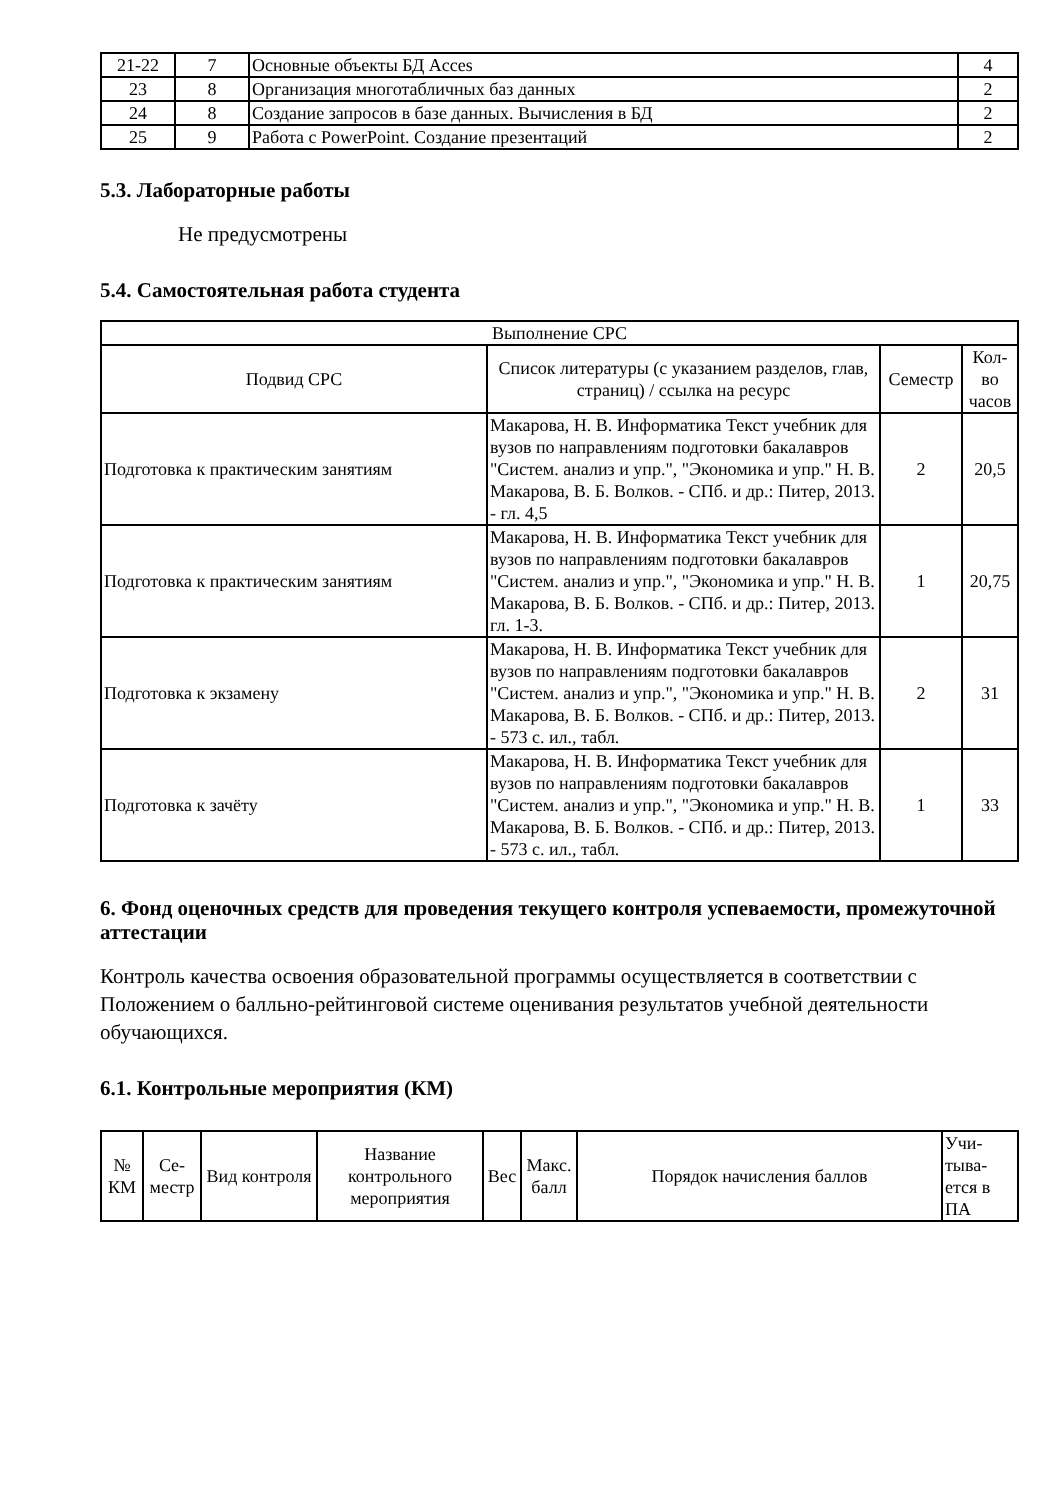| 21-22 | 7 | Основные объекты БД Acces | 4 |
| 23 | 8 | Организация многотабличных баз данных | 2 |
| 24 | 8 | Создание запросов в базе данных. Вычисления в БД | 2 |
| 25 | 9 | Работа с PowerPoint. Создание презентаций | 2 |
5.3. Лабораторные работы
Не предусмотрены
5.4. Самостоятельная работа студента
| Выполнение СРС | | | |
| --- | --- | --- | --- |
| Подвид СРС | Список литературы (с указанием разделов, глав, страниц) / ссылка на ресурс | Семестр | Кол-во часов |
| Подготовка к практическим занятиям | Макарова, Н. В. Информатика Текст учебник для вузов по направлениям подготовки бакалавров "Систем. анализ и упр.", "Экономика и упр." Н. В. Макарова, В. Б. Волков. - СПб. и др.: Питер, 2013. - гл. 4,5 | 2 | 20,5 |
| Подготовка к практическим занятиям | Макарова, Н. В. Информатика Текст учебник для вузов по направлениям подготовки бакалавров "Систем. анализ и упр.", "Экономика и упр." Н. В. Макарова, В. Б. Волков. - СПб. и др.: Питер, 2013. гл. 1-3. | 1 | 20,75 |
| Подготовка к экзамену | Макарова, Н. В. Информатика Текст учебник для вузов по направлениям подготовки бакалавров "Систем. анализ и упр.", "Экономика и упр." Н. В. Макарова, В. Б. Волков. - СПб. и др.: Питер, 2013. - 573 с. ил., табл. | 2 | 31 |
| Подготовка к зачёту | Макарова, Н. В. Информатика Текст учебник для вузов по направлениям подготовки бакалавров "Систем. анализ и упр.", "Экономика и упр." Н. В. Макарова, В. Б. Волков. - СПб. и др.: Питер, 2013. - 573 с. ил., табл. | 1 | 33 |
6. Фонд оценочных средств для проведения текущего контроля успеваемости, промежуточной аттестации
Контроль качества освоения образовательной программы осуществляется в соответствии с Положением о балльно-рейтинговой системе оценивания результатов учебной деятельности обучающихся.
6.1. Контрольные мероприятия (КМ)
| № КМ | Се-местр | Вид контроля | Название контрольного мероприятия | Вес | Макс. балл | Порядок начисления баллов | Учи-тыва-ется в ПА |
| --- | --- | --- | --- | --- | --- | --- | --- |